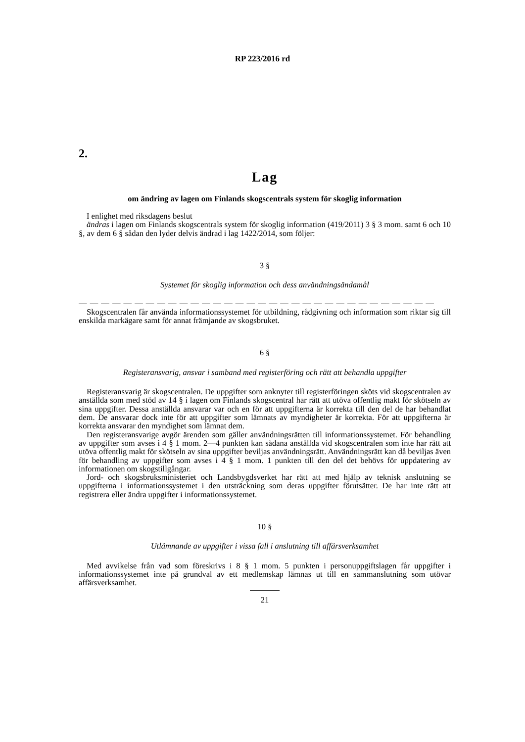RP 223/2016 rd
2.
Lag
om ändring av lagen om Finlands skogscentrals system för skoglig information
I enlighet med riksdagens beslut
ändras i lagen om Finlands skogscentrals system för skoglig information (419/2011) 3 § 3 mom. samt 6 och 10 §, av dem 6 § sådan den lyder delvis ändrad i lag 1422/2014, som följer:
3 §
Systemet för skoglig information och dess användningsändamål
— — — — — — — — — — — — — — — — — — — — — — — — — — — — — — — —
Skogscentralen får använda informationssystemet för utbildning, rådgivning och information som riktar sig till enskilda markägare samt för annat främjande av skogsbruket.
6 §
Registeransvarig, ansvar i samband med registerföring och rätt att behandla uppgifter
Registeransvarig är skogscentralen. De uppgifter som anknyter till registerföringen sköts vid skogscentralen av anställda som med stöd av 14 § i lagen om Finlands skogscentral har rätt att utöva offentlig makt för skötseln av sina uppgifter. Dessa anställda ansvarar var och en för att uppgifterna är korrekta till den del de har behandlat dem. De ansvarar dock inte för att uppgifter som lämnats av myndigheter är korrekta. För att uppgifterna är korrekta ansvarar den myndighet som lämnat dem.
Den registeransvarige avgör ärenden som gäller användningsrätten till informationssystemet. För behandling av uppgifter som avses i 4 § 1 mom. 2—4 punkten kan sådana anställda vid skogscentralen som inte har rätt att utöva offentlig makt för skötseln av sina uppgifter beviljas användningsrätt. Användningsrätt kan då beviljas även för behandling av uppgifter som avses i 4 § 1 mom. 1 punkten till den del det behövs för uppdatering av informationen om skogstillgångar.
Jord- och skogsbruksministeriet och Landsbygdsverket har rätt att med hjälp av teknisk anslutning se uppgifterna i informationssystemet i den utsträckning som deras uppgifter förutsätter. De har inte rätt att registrera eller ändra uppgifter i informationssystemet.
10 §
Utlämnande av uppgifter i vissa fall i anslutning till affärsverksamhet
Med avvikelse från vad som föreskrivs i 8 § 1 mom. 5 punkten i personuppgiftslagen får uppgifter i informationssystemet inte på grundval av ett medlemskap lämnas ut till en sammanslutning som utövar affärsverksamhet.
21